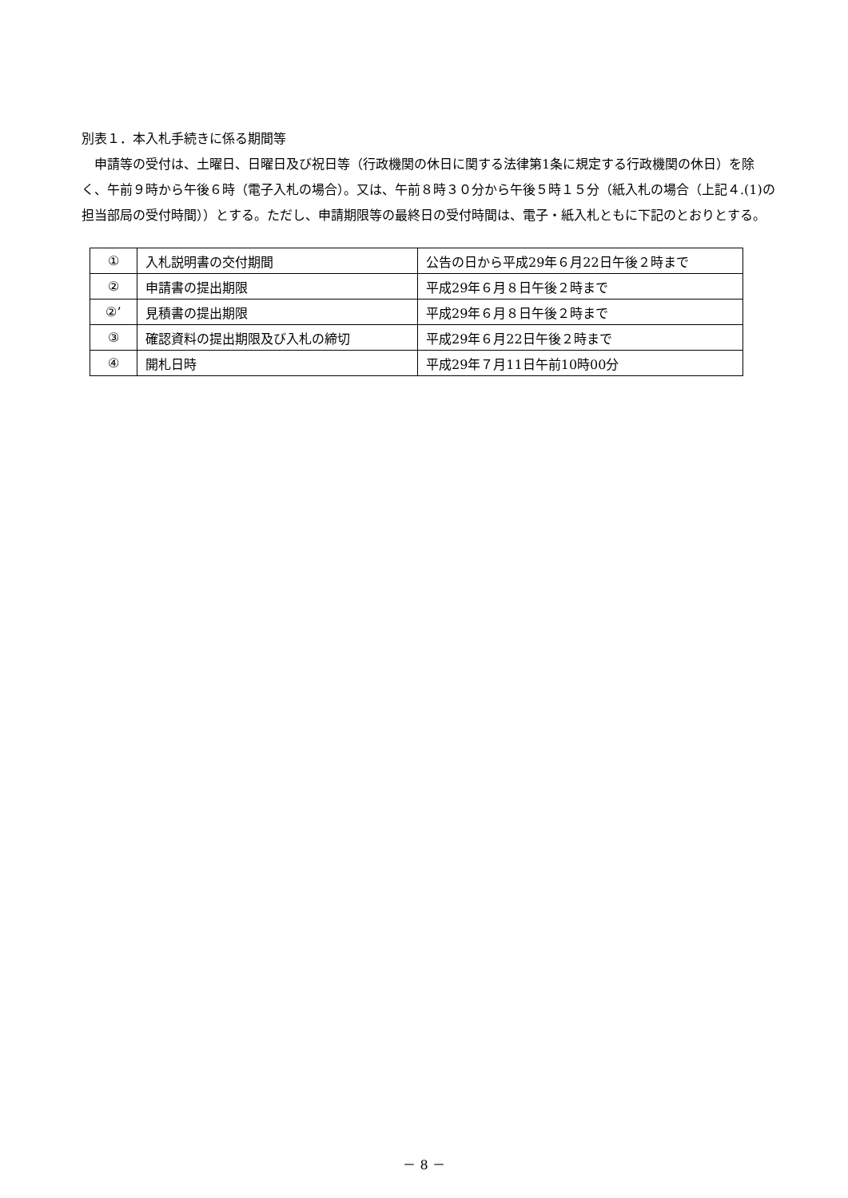別表１．本入札手続きに係る期間等
申請等の受付は、土曜日、日曜日及び祝日等（行政機関の休日に関する法律第1条に規定する行政機関の休日）を除く、午前９時から午後６時（電子入札の場合）。又は、午前８時３０分から午後５時１５分（紙入札の場合（上記４.(1)の担当部局の受付時間））とする。ただし、申請期限等の最終日の受付時間は、電子・紙入札ともに下記のとおりとする。
| ① | 入札説明書の交付期間 | 公告の日から平成29年６月22日午後２時まで |
| ② | 申請書の提出期限 | 平成29年６月８日午後２時まで |
| ②’ | 見積書の提出期限 | 平成29年６月８日午後２時まで |
| ③ | 確認資料の提出期限及び入札の締切 | 平成29年６月22日午後２時まで |
| ④ | 開札日時 | 平成29年７月11日午前10時00分 |
－ 8 －